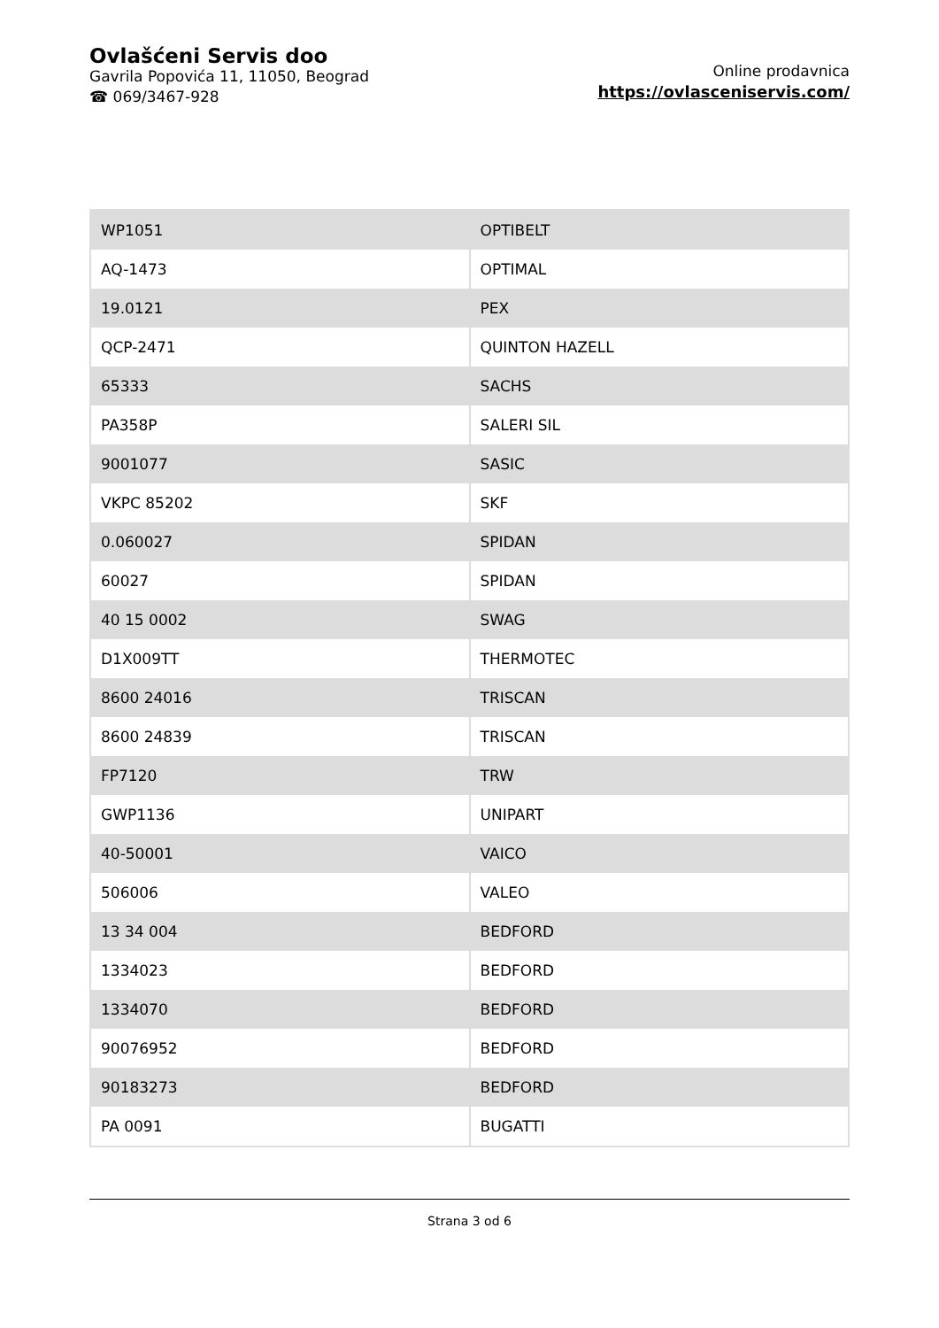Ovlašćeni Servis doo
Gavrila Popovića 11, 11050, Beograd
☎ 069/3467-928
Online prodavnica
https://ovlasceniservis.com/
| WP1051 | OPTIBELT |
| AQ-1473 | OPTIMAL |
| 19.0121 | PEX |
| QCP-2471 | QUINTON HAZELL |
| 65333 | SACHS |
| PA358P | SALERI SIL |
| 9001077 | SASIC |
| VKPC 85202 | SKF |
| 0.060027 | SPIDAN |
| 60027 | SPIDAN |
| 40 15 0002 | SWAG |
| D1X009TT | THERMOTEC |
| 8600 24016 | TRISCAN |
| 8600 24839 | TRISCAN |
| FP7120 | TRW |
| GWP1136 | UNIPART |
| 40-50001 | VAICO |
| 506006 | VALEO |
| 13 34 004 | BEDFORD |
| 1334023 | BEDFORD |
| 1334070 | BEDFORD |
| 90076952 | BEDFORD |
| 90183273 | BEDFORD |
| PA 0091 | BUGATTI |
Strana 3 od 6